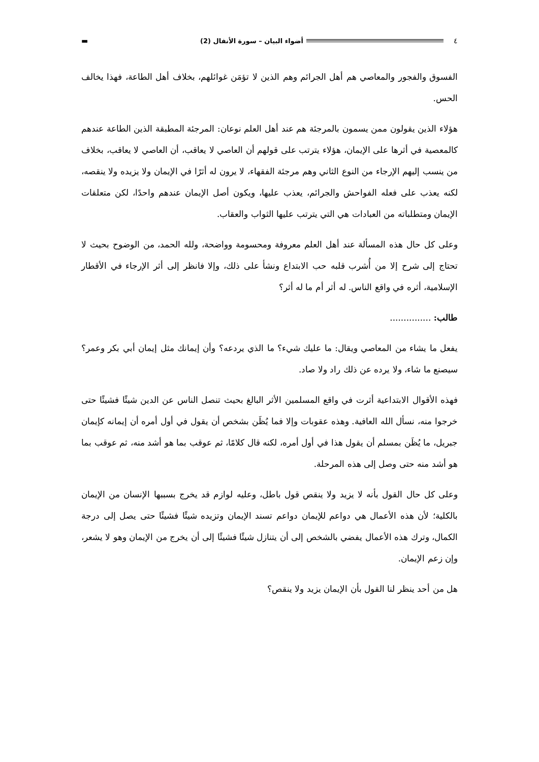▬ أضواء البيان – سورة الأنفال (2) ٤
الفسوق والفجور والمعاصي هم أهل الجرائم وهم الذين لا تؤمَن غوائلهم، بخلاف أهل الطاعة، فهذا يخالف الحس.
هؤلاء الذين يقولون ممن يسمون بالمرجئة هم عند أهل العلم نوعان: المرجئة المطبقة الذين الطاعة عندهم كالمعصية في أثرها على الإيمان، هؤلاء يترتب على قولهم أن العاصي لا يعاقب، أن العاصي لا يعاقب، بخلاف من ينسب إليهم الإرجاء من النوع الثاني وهم مرجئة الفقهاء، لا يرون له أثرًا في الإيمان ولا يزيده ولا ينقصه، لكنه يعذب على فعله الفواحش والجرائم، يعذب عليها، ويكون أصل الإيمان عندهم واحدًا، لكن متعلقات الإيمان ومتطلباته من العبادات هي التي يترتب عليها الثواب والعقاب.
وعلى كل حال هذه المسألة عند أهل العلم معروفة ومحسومة وواضحة، ولله الحمد، من الوضوح بحيث لا تحتاج إلى شرح إلا من أُشرب قلبه حب الابتداع ونشأ على ذلك، وإلا فانظر إلى أثر الإرجاء في الأقطار الإسلامية، أثره في واقع الناس. له أثر أم ما له أثر؟
طالب: ...............
يفعل ما يشاء من المعاصي ويقال: ما عليك شيء؟ ما الذي يردعه؟ وأن إيمانك مثل إيمان أبي بكر وعمر؟ سيصنع ما شاء، ولا يرده عن ذلك راد ولا صاد.
فهذه الأقوال الابتداعية أثرت في واقع المسلمين الأثر البالغ بحيث تنصل الناس عن الدين شيئًا فشيئًا حتى خرجوا منه، نسأل الله العافية. وهذه عقوبات وإلا فما يُظَن بشخص أن يقول في أول أمره أن إيمانه كإيمان جبريل، ما يُظَن بمسلم أن يقول هذا في أول أمره، لكنه قال كلامًا، ثم عوقب بما هو أشد منه، ثم عوقب بما هو أشد منه حتى وصل إلى هذه المرحلة.
وعلى كل حال القول بأنه لا يزيد ولا ينقص قول باطل، وعليه لوازم قد يخرج بسببها الإنسان من الإيمان بالكلية؛ لأن هذه الأعمال هي دواعم للإيمان دواعم تسند الإيمان وتزيده شيئًا فشيئًا حتى يصل إلى درجة الكمال، وترك هذه الأعمال يفضي بالشخص إلى أن يتنازل شيئًا فشيئًا إلى أن يخرج من الإيمان وهو لا يشعر، وإن زعم الإيمان.
هل من أحد ينظر لنا القول بأن الإيمان يزيد ولا ينقص؟